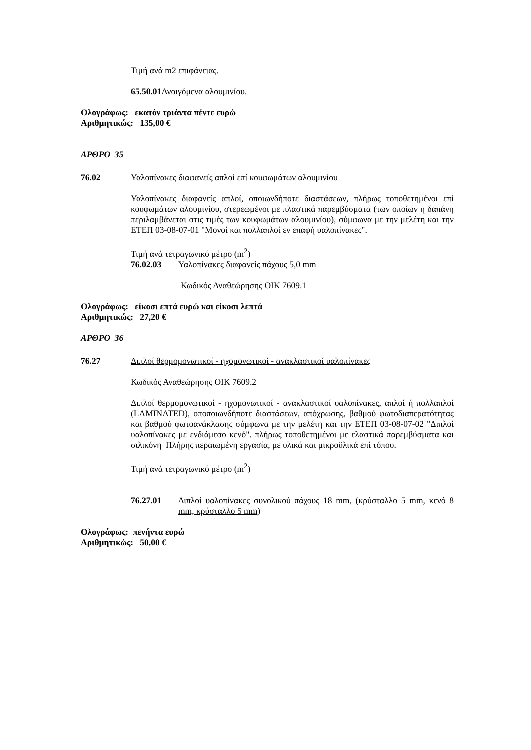Τιμή ανά m2 επιφάνειας.
65.50.01 Ανοιγόμενα αλουμινίου.
Ολογράφως: εκατόν τριάντα πέντε ευρώ
Αριθμητικώς: 135,00 €
ΑΡΘΡΟ 35
76.02 Υαλοπίνακες διαφανείς απλοί επί κουφωμάτων αλουμινίου
Υαλοπίνακες διαφανείς απλοί, οποιωνδήποτε διαστάσεων, πλήρως τοποθετημένοι επί κουφωμάτων αλουμινίου, στερεωμένοι με πλαστικά παρεμβύσματα (των οποίων η δαπάνη περιλαμβάνεται στις τιμές των κουφωμάτων αλουμινίου), σύμφωνα με την μελέτη και την ΕΤΕΠ 03-08-07-01 "Μονοί και πολλαπλοί εν επαφή υαλοπίνακες".
Τιμή ανά τετραγωνικό μέτρο (m<sup>2</sup>)
76.02.03 Υαλοπίνακες διαφανείς πάχους 5,0 mm
Κωδικός Αναθεώρησης ΟΙΚ 7609.1
Ολογράφως: είκοσι επτά ευρώ και είκοσι λεπτά
Αριθμητικώς: 27,20 €
ΑΡΘΡΟ 36
76.27 Διπλοί θερμομονωτικοί - ηχομονωτικοί - ανακλαστικοί υαλοπίνακες
Κωδικός Αναθεώρησης ΟΙΚ 7609.2
Διπλοί θερμομονωτικοί - ηχομονωτικοί - ανακλαστικοί υαλοπίνακες, απλοί ή πολλαπλοί (LAMINATED), οποποιωνδήποτε διαστάσεων, απόχρωσης, βαθμού φωτοδιαπερατότητας και βαθμού φωτοανάκλασης σύμφωνα με την μελέτη και την ΕΤΕΠ 03-08-07-02 "Διπλοί υαλοπίνακες με ενδιάμεσο κενό". πλήρως τοποθετημένοι με ελαστικά παρεμβύσματα και σιλικόνη Πλήρης περαιωμένη εργασία, με υλικά και μικροϋλικά επί τόπου.
Τιμή ανά τετραγωνικό μέτρο (m<sup>2</sup>)
76.27.01 Διπλοί υαλοπίνακες συνολικού πάχους 18 mm, (κρύσταλλο 5 mm, κενό 8 mm, κρύσταλλο 5 mm)
Ολογράφως: πενήντα ευρώ
Αριθμητικώς: 50,00 €